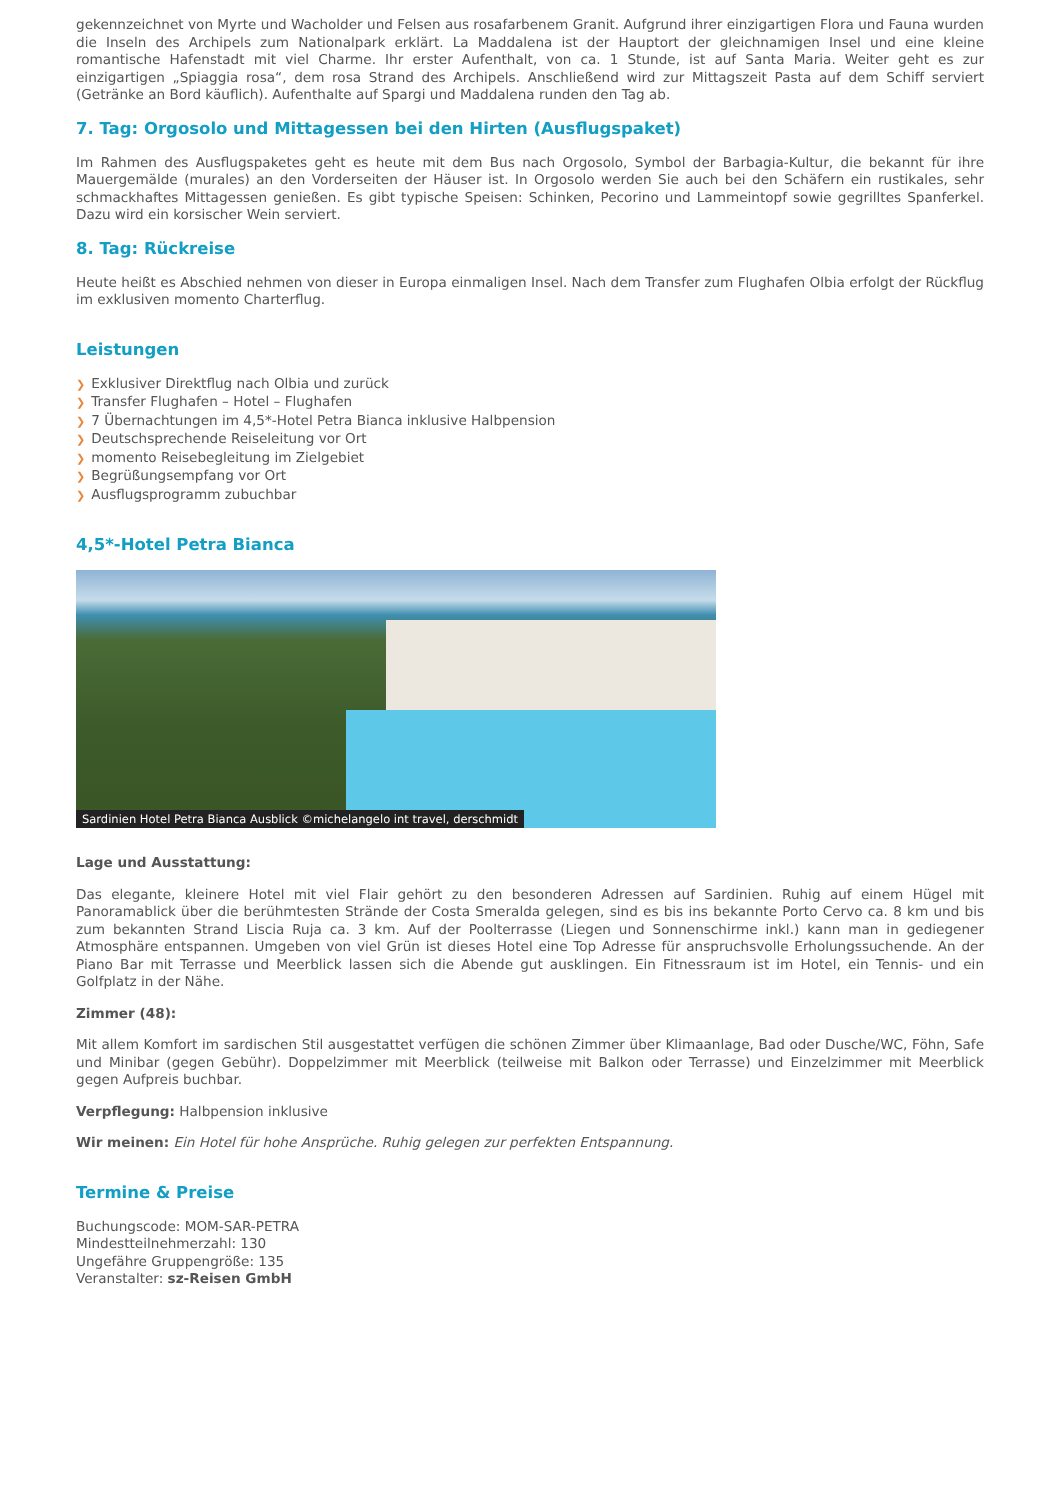gekennzeichnet von Myrte und Wacholder und Felsen aus rosafarbenem Granit. Aufgrund ihrer einzigartigen Flora und Fauna wurden die Inseln des Archipels zum Nationalpark erklärt. La Maddalena ist der Hauptort der gleichnamigen Insel und eine kleine romantische Hafenstadt mit viel Charme. Ihr erster Aufenthalt, von ca. 1 Stunde, ist auf Santa Maria. Weiter geht es zur einzigartigen „Spiaggia rosa“, dem rosa Strand des Archipels. Anschließend wird zur Mittagszeit Pasta auf dem Schiff serviert (Getränke an Bord käuflich). Aufenthalte auf Spargi und Maddalena runden den Tag ab.
7. Tag: Orgosolo und Mittagessen bei den Hirten (Ausflugspaket)
Im Rahmen des Ausflugspaketes geht es heute mit dem Bus nach Orgosolo, Symbol der Barbagia-Kultur, die bekannt für ihre Mauergemälde (murales) an den Vorderseiten der Häuser ist. In Orgosolo werden Sie auch bei den Schäfern ein rustikales, sehr schmackhaftes Mittagessen genießen. Es gibt typische Speisen: Schinken, Pecorino und Lammeintopf sowie gegrilltes Spanferkel. Dazu wird ein korsischer Wein serviert.
8. Tag: Rückreise
Heute heißt es Abschied nehmen von dieser in Europa einmaligen Insel. Nach dem Transfer zum Flughafen Olbia erfolgt der Rückflug im exklusiven momento Charterflug.
Leistungen
❯ Exklusiver Direktflug nach Olbia und zurück
❯ Transfer Flughafen – Hotel – Flughafen
❯ 7 Übernachtungen im 4,5*-Hotel Petra Bianca inklusive Halbpension
❯ Deutschsprechende Reiseleitung vor Ort
❯ momento Reisebegleitung im Zielgebiet
❯ Begrüßungsempfang vor Ort
❯ Ausflugsprogramm zubuchbar
4,5*-Hotel Petra Bianca
Sardinien Hotel Petra Bianca Ausblick ©michelangelo int travel, derschmidt
Lage und Ausstattung:
Das elegante, kleinere Hotel mit viel Flair gehört zu den besonderen Adressen auf Sardinien. Ruhig auf einem Hügel mit Panoramablick über die berühmtesten Strände der Costa Smeralda gelegen, sind es bis ins bekannte Porto Cervo ca. 8 km und bis zum bekannten Strand Liscia Ruja ca. 3 km. Auf der Poolterrasse (Liegen und Sonnenschirme inkl.) kann man in gediegener Atmosphäre entspannen. Umgeben von viel Grün ist dieses Hotel eine Top Adresse für anspruchsvolle Erholungssuchende. An der Piano Bar mit Terrasse und Meerblick lassen sich die Abende gut ausklingen. Ein Fitnessraum ist im Hotel, ein Tennis- und ein Golfplatz in der Nähe.
Zimmer (48):
Mit allem Komfort im sardischen Stil ausgestattet verfügen die schönen Zimmer über Klimaanlage, Bad oder Dusche/WC, Föhn, Safe und Minibar (gegen Gebühr). Doppelzimmer mit Meerblick (teilweise mit Balkon oder Terrasse) und Einzelzimmer mit Meerblick gegen Aufpreis buchbar.
Verpflegung: Halbpension inklusive
Wir meinen: Ein Hotel für hohe Ansprüche. Ruhig gelegen zur perfekten Entspannung.
Termine & Preise
Buchungscode: MOM-SAR-PETRA
Mindestteilnehmerzahl: 130
Ungefähre Gruppengröße: 135
Veranstalter: sz-Reisen GmbH